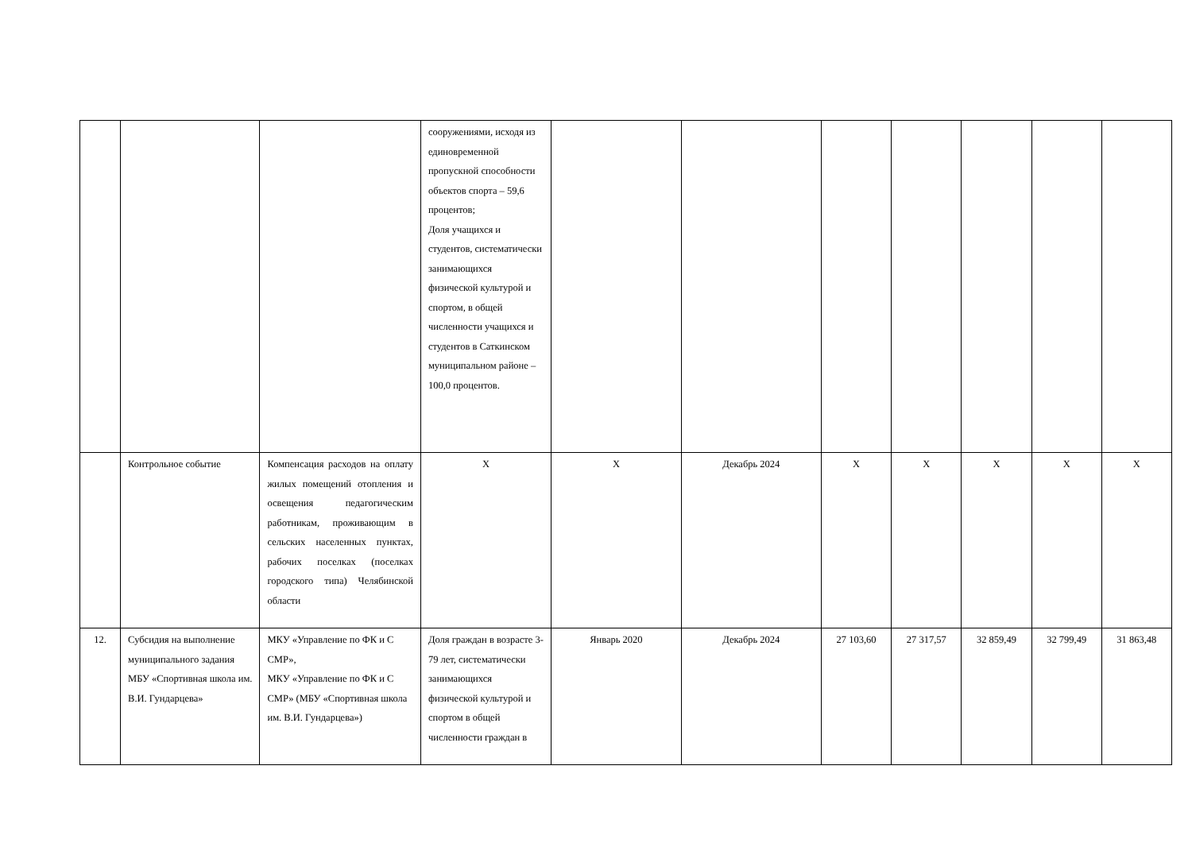| | | | сооружениями, исходя из единовременной пропускной способности объектов спорта – 59,6 процентов; Доля учащихся и студентов, систематически занимающихся физической культурой и спортом, в общей численности учащихся и студентов в Саткинском муниципальном районе – 100,0 процентов. | | | | | | | |
| | Контрольное событие | Компенсация расходов на оплату жилых помещений отопления и освещения педагогическим работникам, проживающим в сельских населенных пунктах, рабочих поселках (поселках городского типа) Челябинской области | Х | Х | Декабрь 2024 | Х | Х | Х | Х | Х |
| 12. | Субсидия на выполнение муниципального задания МБУ «Спортивная школа им. В.И. Гундарцева» | МКУ «Управление по ФК и С СМР», МКУ «Управление по ФК и С СМР» (МБУ «Спортивная школа им. В.И. Гундарцева») | Доля граждан в возрасте 3-79 лет, систематически занимающихся физической культурой и спортом в общей численности граждан в | Январь 2020 | Декабрь 2024 | 27 103,60 | 27 317,57 | 32 859,49 | 32 799,49 | 31 863,48 |